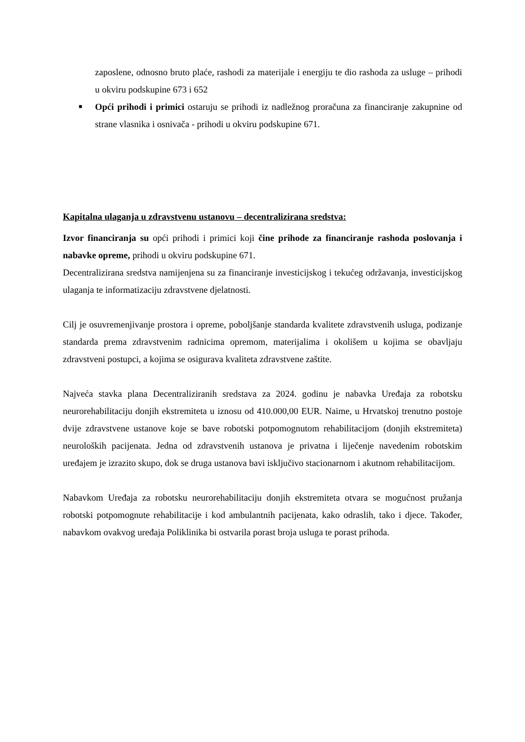zaposlene, odnosno bruto plaće, rashodi za materijale i energiju te dio rashoda za usluge – prihodi u okviru podskupine 673 i 652
■
Opći prihodi i primici ostaruju se prihodi iz nadležnog proračuna za financiranje zakupnine od strane vlasnika i osnivača - prihodi u okviru podskupine 671.
Kapitalna ulaganja u zdravstvenu ustanovu – decentralizirana sredstva:
Izvor financiranja su opći prihodi i primici koji čine prihode za financiranje rashoda poslovanja i nabavke opreme, prihodi u okviru podskupine 671.
Decentralizirana sredstva namijenjena su za financiranje investicijskog i tekućeg održavanja, investicijskog ulaganja te informatizaciju zdravstvene djelatnosti.
Cilj je osuvremenjivanje prostora i opreme, poboljšanje standarda kvalitete zdravstvenih usluga, podizanje standarda prema zdravstvenim radnicima opremom, materijalima i okolišem u kojima se obavljaju zdravstveni postupci, a kojima se osigurava kvaliteta zdravstvene zaštite.
Najveća stavka plana Decentraliziranih sredstava za 2024. godinu je nabavka Uređaja za robotsku neurorehabilitaciju donjih ekstremiteta u iznosu od 410.000,00 EUR. Naime, u Hrvatskoj trenutno postoje dvije zdravstvene ustanove koje se bave robotski potpomognutom rehabilitacijom (donjih ekstremiteta) neuroloških pacijenata. Jedna od zdravstvenih ustanova je privatna i liječenje navedenim robotskim uređajem je izrazito skupo, dok se druga ustanova bavi isključivo stacionarnom i akutnom rehabilitacijom.
Nabavkom Uređaja za robotsku neurorehabilitaciju donjih ekstremiteta otvara se mogućnost pružanja robotski potpomognute rehabilitacije i kod ambulantnih pacijenata, kako odraslih, tako i djece. Također, nabavkom ovakvog uređaja Poliklinika bi ostvarila porast broja usluga te porast prihoda.